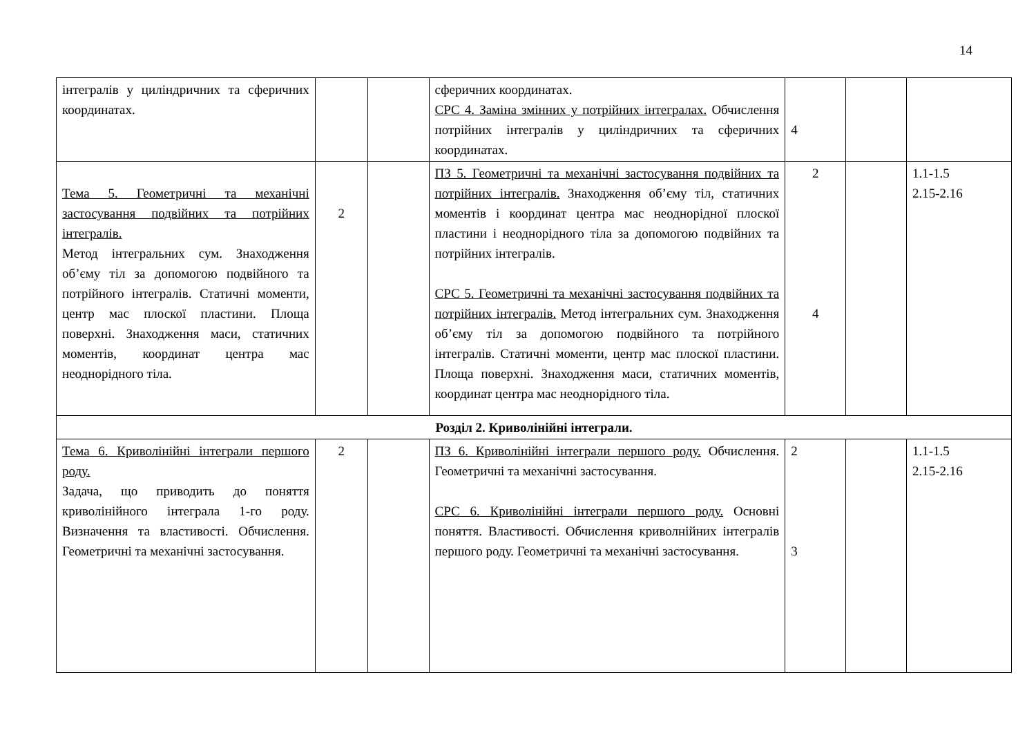14
| інтегралів у циліндричних та сферичних координатах. | | | сферичних координатах. СРС 4. Заміна змінних у потрійних інтегралах. Обчислення потрійних інтегралів у циліндричних та сферичних координатах. | 4 | | |
| Тема 5. Геометричні та механічні застосування подвійних та потрійних інтегралів. Метод інтегральних сум. Знаходження об’єму тіл за допомогою подвійного та потрійного інтегралів. Статичні моменти, центр мас плоскої пластини. Площа поверхні. Знаходження маси, статичних моментів, координат центра мас неоднорідного тіла. | 2 | | ПЗ 5. Геометричні та механічні застосування подвійних та потрійних інтегралів. Знаходження об’єму тіл, статичних моментів і координат центра мас неоднорідної плоскої пластини і неоднорідного тіла за допомогою подвійних та потрійних інтегралів. СРС 5. Геометричні та механічні застосування подвійних та потрійних інтегралів. Метод інтегральних сум. Знаходження об’єму тіл за допомогою подвійного та потрійного інтегралів. Статичні моменти, центр мас плоскої пластини. Площа поверхні. Знаходження маси, статичних моментів, координат центра мас неоднорідного тіла. | 2 4 | | 1.1-1.5 2.15-2.16 |
| Розділ 2. Криволінійні інтеграли. | | | | | | |
| Тема 6. Криволінійні інтеграли першого роду. Задача, що приводить до поняття криволінійного інтеграла 1-го роду. Визначення та властивості. Обчислення. Геометричні та механічні застосування. | 2 | | ПЗ 6. Криволінійні інтеграли першого роду. Обчислення. Геометричні та механічні застосування. СРС 6. Криволінійні інтеграли першого роду. Основні поняття. Властивості. Обчислення криволнійних інтегралів першого роду. Геометричні та механічні застосування. | 2 3 | | 1.1-1.5 2.15-2.16 |